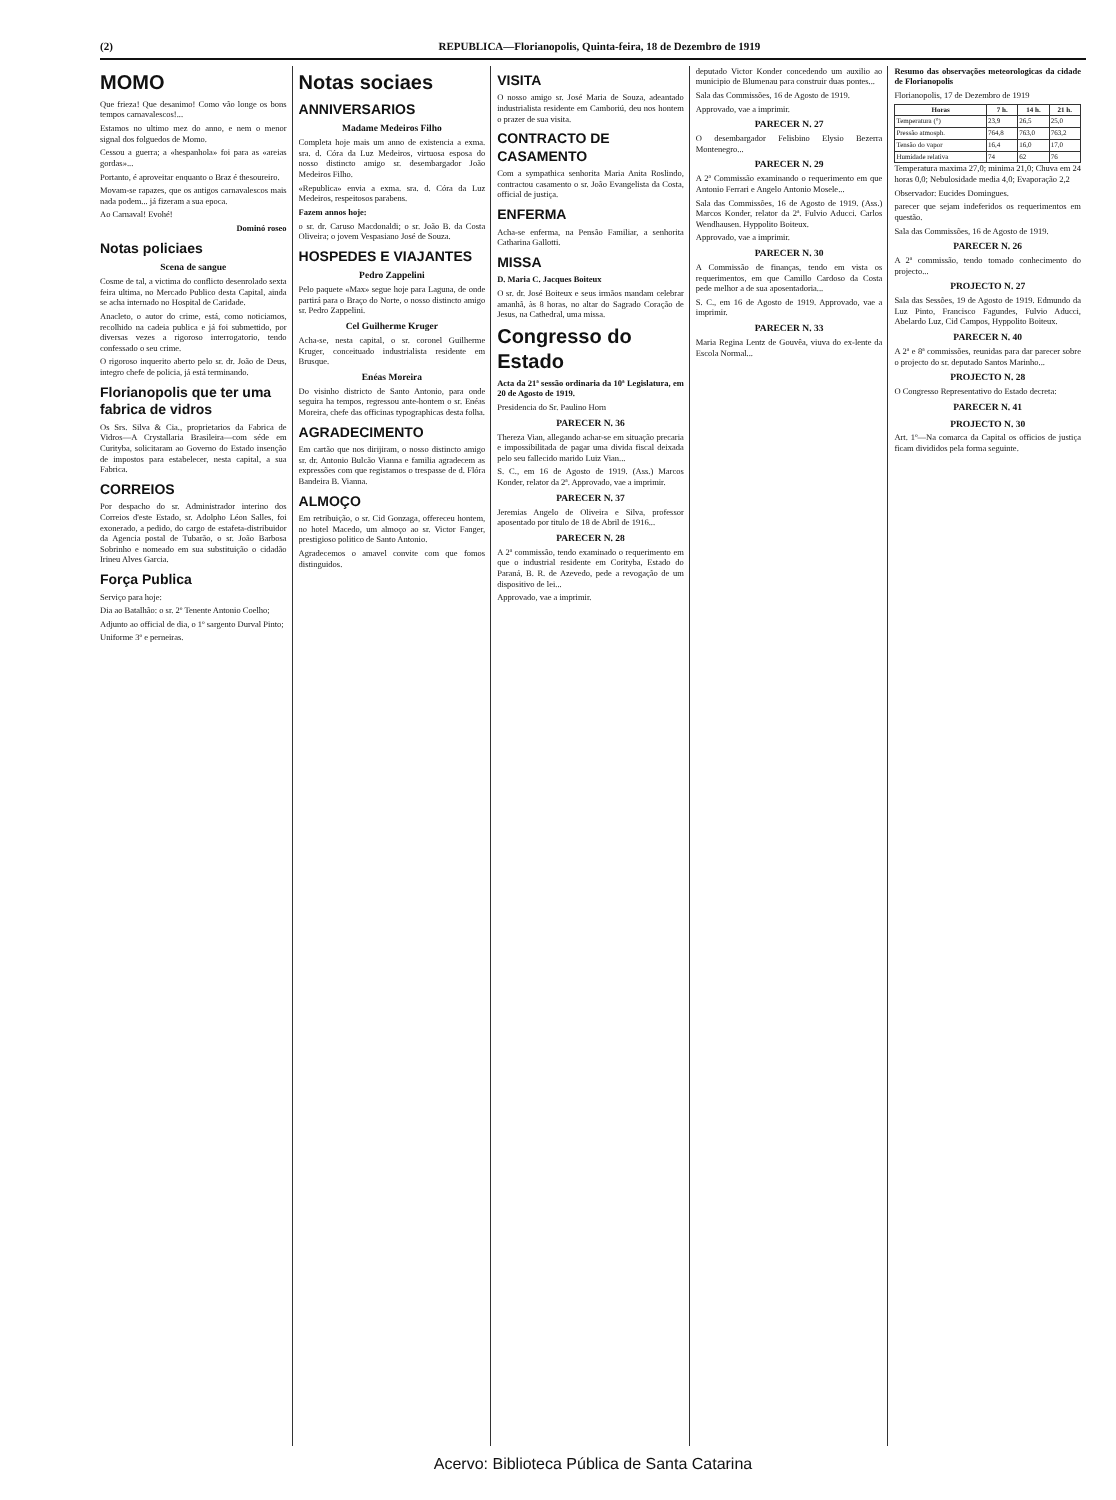(2) REPUBLICA—Florianopolis, Quinta-feira, 18 de Dezembro de 1919
MOMO
Que frieza! Que desanimo! Como vão longe os bons tempos carnavalescos!...
Estamos no ultimo mez do anno, e nem o menor signal dos folguedos de Momo.
Cessou a guerra; a «hespanhola» foi para as «areias gordas»...
Portanto, é aproveitar enquanto o Braz é thesoureiro.
Movam-se rapazes, que os antigos carnavalescos mais nada podem... já fizeram a sua epoca.
Ao Carnaval! Evohé!
Dominó roseo
Notas policiaes
Scena de sangue
Cosme de tal, a victima do conflicto desenrolado sexta feira ultima, no Mercado Publico desta Capital, ainda se acha internado no Hospital de Caridade.
Anacleto, o autor do crime, está, como noticiamos, recolhido na cadeia publica e já foi submettido, por diversas vezes a rigoroso interrogatorio, tendo confessado o seu crime.
O rigoroso inquerito aberto pelo sr. dr. João de Deus, integro chefe de policia, já está terminando.
Florianopolis que ter uma fabrica de vidros
Os Srs. Silva & Cia., proprietarios da Fabrica de Vidros—A Crystallaria Brasileira—com séde em Curityba, solicitaram ao Governo do Estado insenção de impostos para estabelecer, nesta capital, a sua Fabrica.
CORREIOS
Por despacho do sr. Administrador interino dos Correios d'este Estado, sr. Adolpho Léon Salles, foi exonerado, a pedido, do cargo de estafeta-distribuidor da Agencia postal de Tubarão, o sr. João Barbosa Sobrinho e nomeado em sua substituição o cidadão Irineu Alves Garcia.
Força Publica
Serviço para hoje:
Dia ao Batalhão: o sr. 2º Tenente Antonio Coelho;
Adjunto ao official de dia, o 1º sargento Durval Pinto;
Uniforme 3º e perneiras.
Notas sociaes
ANNIVERSARIOS
Madame Medeiros Filho
Completa hoje mais um anno de existencia a exma. sra. d. Córa da Luz Medeiros, virtuosa esposa do nosso distincto amigo sr. desembargador João Medeiros Filho.
«Republica» envia a exma. sra. d. Córa da Luz Medeiros, respeitosos parabens.
Fazem annos hoje:
o sr. dr. Caruso Macdonaldi; o sr. João B. da Costa Oliveira; o jovem Vespasiano José de Souza.
HOSPEDES E VIAJANTES
Pedro Zappelini
Pelo paquete «Max» segue hoje para Laguna, de onde partirá para o Braço do Norte, o nosso distincto amigo sr. Pedro Zappelini.
Cel Guilherme Kruger
Acha-se, nesta capital, o sr. coronel Guilherme Kruger, conceituado industrialista residente em Brusque.
Enéas Moreira
Do visinho districto de Santo Antonio, para onde seguira ha tempos, regressou ante-hontem o sr. Enéas Moreira, chefe das officinas typographicas desta folha.
AGRADECIMENTO
Em cartão que nos dirijiram, o nosso distincto amigo sr. dr. Antonio Bulcão Vianna e familia agradecem as expressões com que registamos o trespasse de d. Flóra Bandeira B. Vianna.
ALMOÇO
Em retribuição, o sr. Cid Gonzaga, offereceu hontem, no hotel Macedo, um almoço ao sr. Victor Fanger, prestigioso politico de Santo Antonio.
Agradecemos o amavel convite com que fomos distinguidos.
VISITA
O nosso amigo sr. José Maria de Souza, adeantado industrialista residente em Camboriú, deu nos hontem o prazer de sua visita.
CONTRACTO DE CASAMENTO
Com a sympathica senhorita Maria Anita Roslindo, contractou casamento o sr. João Evangelista da Costa, official de justiça.
ENFERMA
Acha-se enferma, na Pensão Familiar, a senhorita Catharina Gallotti.
MISSA
D. Maria C. Jacques Boiteux
O sr. dr. José Boiteux e seus irmãos mandam celebrar amanhã, às 8 horas, no altar do Sagrado Coração de Jesus, na Cathedral, uma missa.
Congresso do Estado
Acta da 21ª sessão ordinaria da 10ª Legislatura, em 20 de Agosto de 1919.
Presidencia do Sr. Paulino Horn
PARECER N. 36
Thereza Vian, allegando achar-se em situação precaria e impossibilitada de pagar uma divida fiscal deixada pelo seu fallecido marido Luiz Vian...
S. C., em 16 de Agosto de 1919. (Ass.) Marcos Konder, relator da 2ª. Approvado, vae a imprimir.
PARECER N. 37
Jeremias Angelo de Oliveira e Silva, professor aposentado por titulo de 18 de Abril de 1916...
PARECER N. 28
A 2ª commissão, tendo examinado o requerimento em que o industrial residente em Corityba, Estado do Paraná, B. R. de Azevedo, pede a revogação de um dispositivo de lei...
Approvado, vae a imprimir.
deputado Victor Konder concedendo um auxilio ao municipio de Blumenau para construir duas pontes...
Sala das Commissões, 16 de Agosto de 1919.
Approvado, vae a imprimir.
PARECER N. 27
O desembargador Felisbino Elysio Bezerra Montenegro...
PARECER N. 29
A 2ª Commissão examinando o requerimento em que Antonio Ferrari e Angelo Antonio Mosele...
Sala das Commissões, 16 de Agosto de 1919. (Ass.) Marcos Konder, relator da 2ª. Fulvio Aducci. Carlos Wendhausen. Hyppolito Boiteux.
Approvado, vae a imprimir.
PARECER N. 30
A Commissão de finanças, tendo em vista os requerimentos, em que Camillo Cardoso da Costa pede melhor a de sua aposentadoria...
S. C., em 16 de Agosto de 1919. Approvado, vae a imprimir.
PARECER N. 33
Maria Regina Lentz de Gouvêa, viuva do ex-lente da Escola Normal...
Resumo das observações meteorologicas da cidade de Florianopolis
Florianopolis, 17 de Dezembro de 1919
| Horas | 7 h. | 14 h. | 21 h. |
| --- | --- | --- | --- |
| Temperatura (°) | 23,9 | 26,5 | 25,0 |
| Pressão atmosph. | 764,8 | 763,0 | 763,2 |
| Tensão do vapor | 16,4 | 16,0 | 17,0 |
| Humidade relativa | 74 | 62 | 76 |
Temperatura maxima 27,0; minima 21,0; Chuva em 24 horas 0,0; Nebulosidade media 4,0; Evaporação 2,2
Observador: Eucides Domingues.
parecer que sejam indeferidos os requerimentos em questão.
Sala das Commissões, 16 de Agosto de 1919.
PARECER N. 26
A 2ª commissão, tendo tomado conhecimento do projecto...
PROJECTO N. 27
Sala das Sessões, 19 de Agosto de 1919. Edmundo da Luz Pinto, Francisco Fagundes, Fulvio Aducci, Abelardo Luz, Cid Campos, Hyppolito Boiteux.
PARECER N. 40
A 2ª e 8ª commissões, reunidas para dar parecer sobre o projecto do sr. deputado Santos Marinho...
PROJECTO N. 28
O Congresso Representativo do Estado decreta:
PARECER N. 41
PROJECTO N. 30
Art. 1º—Na comarca da Capital os officios de justiça ficam divididos pela forma seguinte.
Acervo: Biblioteca Pública de Santa Catarina